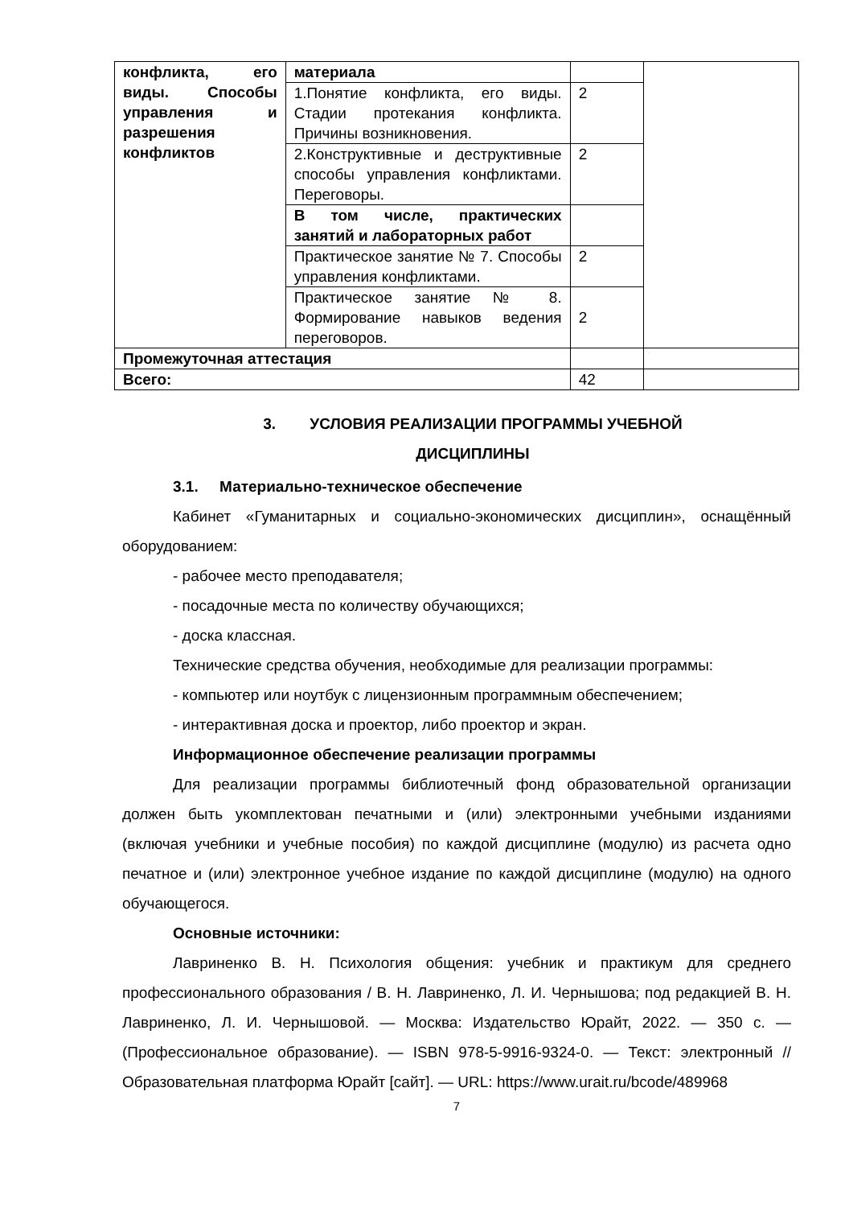| конфликта, его виды. Способы управления и разрешения конфликтов | материала | | |
| | 1.Понятие конфликта, его виды. Стадии протекания конфликта. Причины возникновения. | 2 | |
| | 2.Конструктивные и деструктивные способы управления конфликтами. Переговоры. | 2 | |
| | В том числе, практических занятий и лабораторных работ | | |
| | Практическое занятие № 7. Способы управления конфликтами. | 2 | |
| | Практическое занятие № 8. Формирование навыков ведения переговоров. | 2 | |
| Промежуточная аттестация | | | |
| Всего: | | 42 | |
3. УСЛОВИЯ РЕАЛИЗАЦИИ ПРОГРАММЫ УЧЕБНОЙ
ДИСЦИПЛИНЫ
3.1. Материально-техническое обеспечение
Кабинет «Гуманитарных и социально-экономических дисциплин», оснащённый оборудованием:
- рабочее место преподавателя;
- посадочные места по количеству обучающихся;
- доска классная.
Технические средства обучения, необходимые для реализации программы:
- компьютер или ноутбук с лицензионным программным обеспечением;
- интерактивная доска и проектор, либо проектор и экран.
Информационное обеспечение реализации программы
Для реализации программы библиотечный фонд образовательной организации должен быть укомплектован печатными и (или) электронными учебными изданиями (включая учебники и учебные пособия) по каждой дисциплине (модулю) из расчета одно печатное и (или) электронное учебное издание по каждой дисциплине (модулю) на одного обучающегося.
Основные источники:
Лавриненко В. Н. Психология общения: учебник и практикум для среднего профессионального образования / В. Н. Лавриненко, Л. И. Чернышова; под редакцией В. Н. Лавриненко, Л. И. Чернышовой. — Москва: Издательство Юрайт, 2022. — 350 с. — (Профессиональное образование). — ISBN 978-5-9916-9324-0. — Текст: электронный // Образовательная платформа Юрайт [сайт]. — URL: https://www.urait.ru/bcode/489968
7